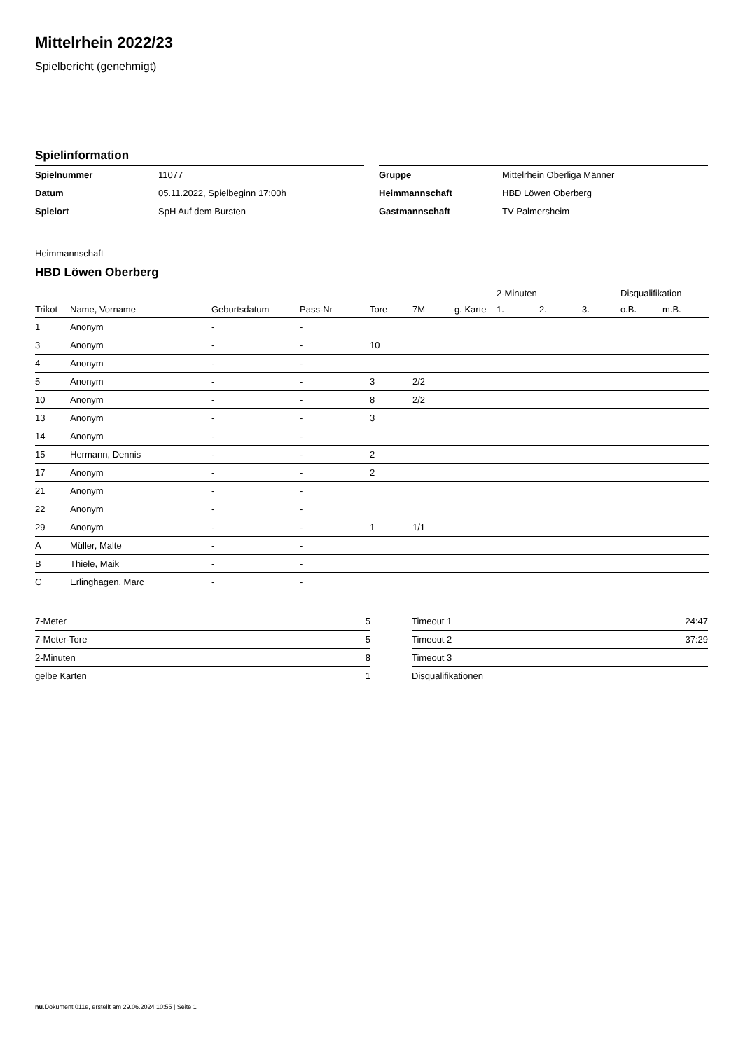Mittelrhein 2022/23
Spielbericht (genehmigt)
Spielinformation
| Spielnummer | 11077 |
| Datum | 05.11.2022, Spielbeginn 17:00h |
| Spielort | SpH Auf dem Bursten |
| Gruppe | Mittelrhein Oberliga Männer |
| Heimmannschaft | HBD Löwen Oberberg |
| Gastmannschaft | TV Palmersheim |
Heimmannschaft
HBD Löwen Oberberg
| | | | | | | | 2-Minuten | | | Disqualifikation | |
| --- | --- | --- | --- | --- | --- | --- | --- | --- | --- | --- | --- |
| Trikot | Name, Vorname | Geburtsdatum | Pass-Nr | Tore | 7M | g. Karte | 1. | 2. | 3. | o.B. | m.B. |
| 1 | Anonym | - | - | | | | | | | | |
| 3 | Anonym | - | - | 10 | | | | | | | |
| 4 | Anonym | - | - | | | | | | | | |
| 5 | Anonym | - | - | 3 | 2/2 | | | | | | |
| 10 | Anonym | - | - | 8 | 2/2 | | | | | | |
| 13 | Anonym | - | - | 3 | | | | | | | |
| 14 | Anonym | - | - | | | | | | | | |
| 15 | Hermann, Dennis | - | - | 2 | | | | | | | |
| 17 | Anonym | - | - | 2 | | | | | | | |
| 21 | Anonym | - | - | | | | | | | | |
| 22 | Anonym | - | - | | | | | | | | |
| 29 | Anonym | - | - | 1 | 1/1 | | | | | | |
| A | Müller, Malte | - | - | | | | | | | | |
| B | Thiele, Maik | - | - | | | | | | | | |
| C | Erlinghagen, Marc | - | - | | | | | | | | |
| 7-Meter | 5 |
| 7-Meter-Tore | 5 |
| 2-Minuten | 8 |
| gelbe Karten | 1 |
| Timeout 1 | 24:47 |
| Timeout 2 | 37:29 |
| Timeout 3 | |
| Disqualifikationen | |
nu.Dokument 011e, erstellt am 29.06.2024 10:55 | Seite 1